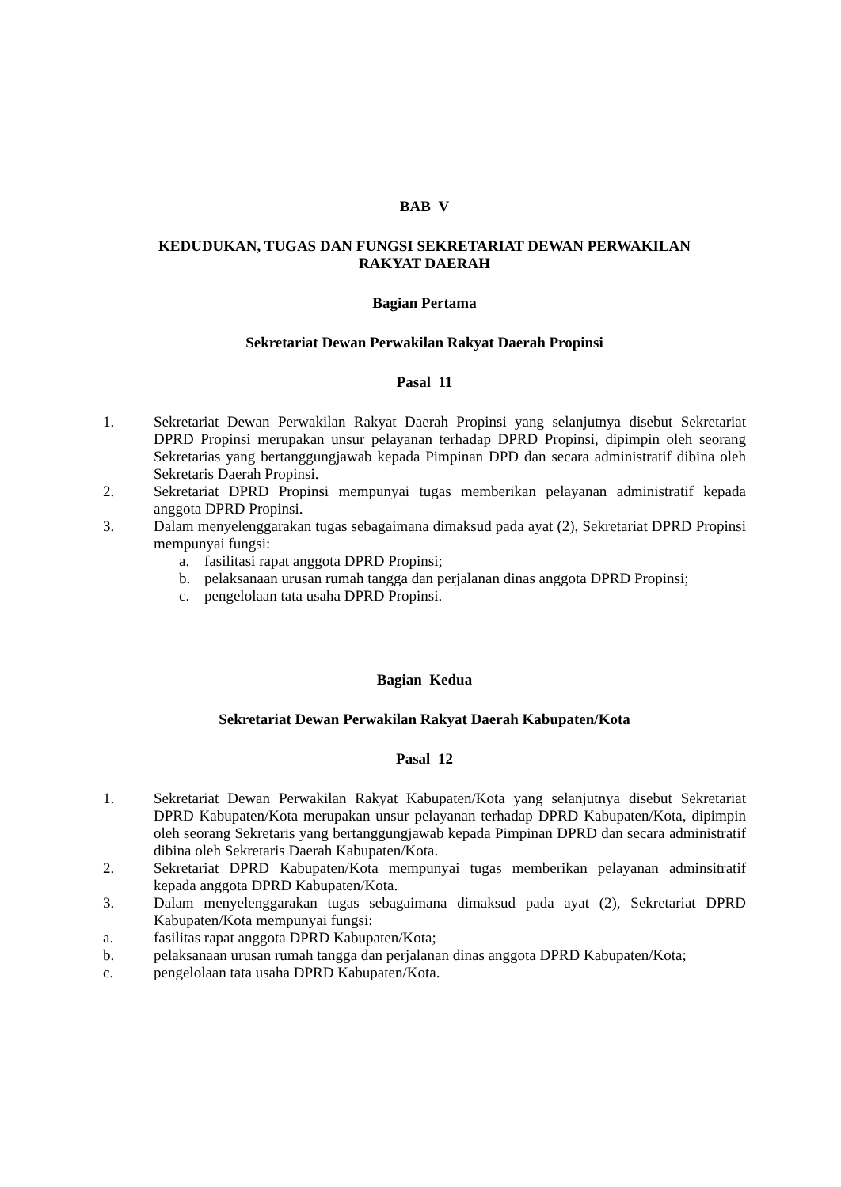BAB V
KEDUDUKAN, TUGAS DAN FUNGSI SEKRETARIAT DEWAN PERWAKILAN
RAKYAT DAERAH
Bagian Pertama
Sekretariat Dewan Perwakilan Rakyat Daerah Propinsi
Pasal 11
1. Sekretariat Dewan Perwakilan Rakyat Daerah Propinsi yang selanjutnya disebut Sekretariat DPRD Propinsi merupakan unsur pelayanan terhadap DPRD Propinsi, dipimpin oleh seorang Sekretarias yang bertanggungjawab kepada Pimpinan DPD dan secara administratif dibina oleh Sekretaris Daerah Propinsi.
2. Sekretariat DPRD Propinsi mempunyai tugas memberikan pelayanan administratif kepada anggota DPRD Propinsi.
3. Dalam menyelenggarakan tugas sebagaimana dimaksud pada ayat (2), Sekretariat DPRD Propinsi mempunyai fungsi:
a. fasilitasi rapat anggota DPRD Propinsi;
b. pelaksanaan urusan rumah tangga dan perjalanan dinas anggota DPRD Propinsi;
c. pengelolaan tata usaha DPRD Propinsi.
Bagian Kedua
Sekretariat Dewan Perwakilan Rakyat Daerah Kabupaten/Kota
Pasal 12
1. Sekretariat Dewan Perwakilan Rakyat Kabupaten/Kota yang selanjutnya disebut Sekretariat DPRD Kabupaten/Kota merupakan unsur pelayanan terhadap DPRD Kabupaten/Kota, dipimpin oleh seorang Sekretaris yang bertanggungjawab kepada Pimpinan DPRD dan secara administratif dibina oleh Sekretaris Daerah Kabupaten/Kota.
2. Sekretariat DPRD Kabupaten/Kota mempunyai tugas memberikan pelayanan adminsitratif kepada anggota DPRD Kabupaten/Kota.
3. Dalam menyelenggarakan tugas sebagaimana dimaksud pada ayat (2), Sekretariat DPRD Kabupaten/Kota mempunyai fungsi:
a. fasilitas rapat anggota DPRD Kabupaten/Kota;
b. pelaksanaan urusan rumah tangga dan perjalanan dinas anggota DPRD Kabupaten/Kota;
c. pengelolaan tata usaha DPRD Kabupaten/Kota.